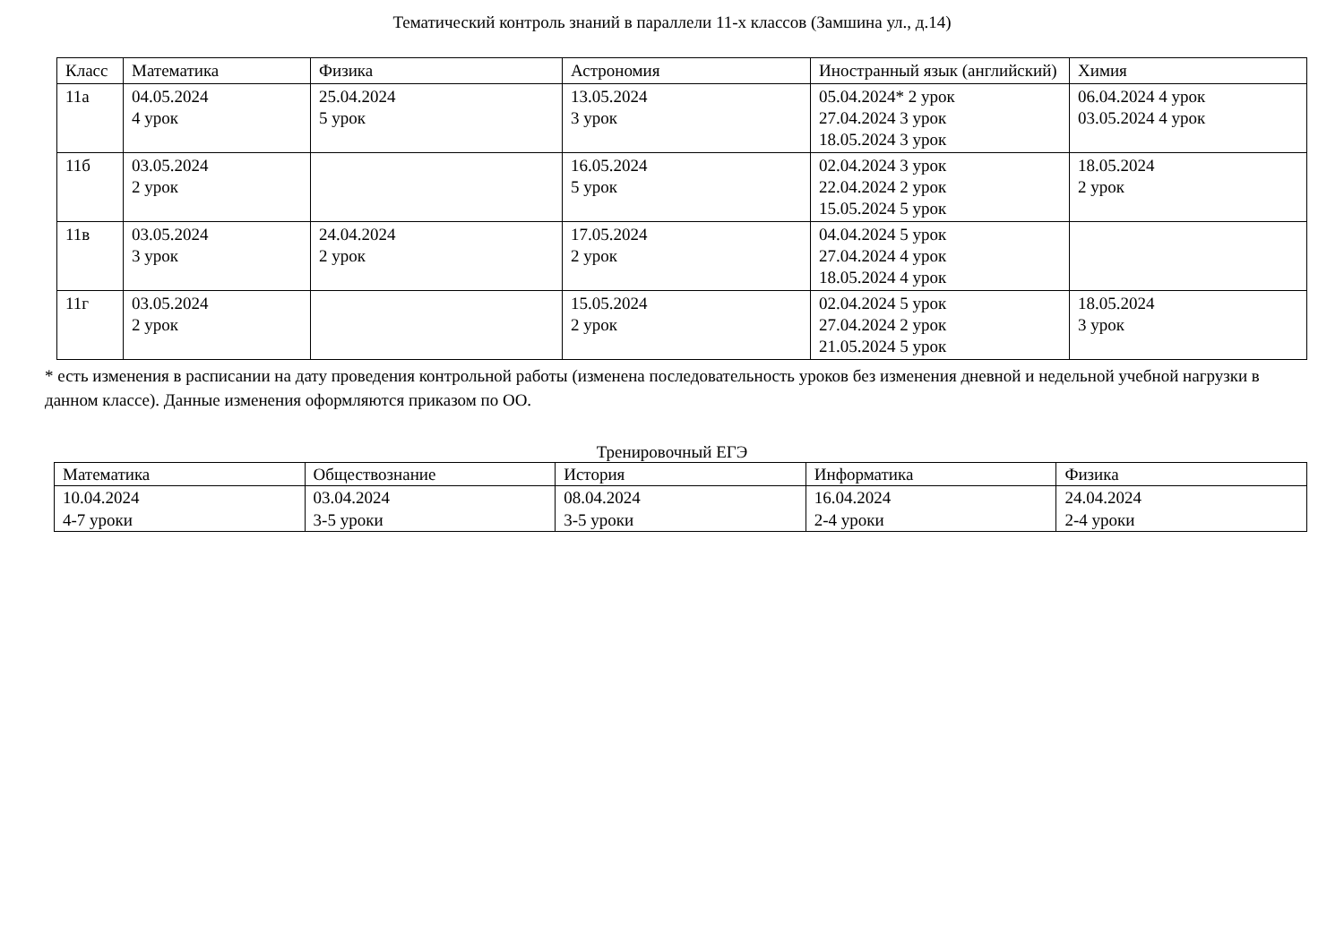Тематический контроль знаний в параллели 11-х классов (Замшина ул., д.14)
| Класс | Математика | Физика | Астрономия | Иностранный язык (английский) | Химия |
| --- | --- | --- | --- | --- | --- |
| 11а | 04.05.2024 4 урок | 25.04.2024 5 урок | 13.05.2024 3 урок | 05.04.2024* 2 урок 27.04.2024 3 урок 18.05.2024 3 урок | 06.04.2024 4 урок 03.05.2024 4 урок |
| 11б | 03.05.2024 2 урок | | 16.05.2024 5 урок | 02.04.2024 3 урок 22.04.2024 2 урок 15.05.2024 5 урок | 18.05.2024 2 урок |
| 11в | 03.05.2024 3 урок | 24.04.2024 2 урок | 17.05.2024 2 урок | 04.04.2024 5 урок 27.04.2024 4 урок 18.05.2024 4 урок | |
| 11г | 03.05.2024 2 урок | | 15.05.2024 2 урок | 02.04.2024 5 урок 27.04.2024 2 урок 21.05.2024 5 урок | 18.05.2024 3 урок |
* есть изменения в расписании на дату проведения контрольной работы (изменена последовательность уроков без изменения дневной и недельной учебной нагрузки в данном классе). Данные изменения оформляются приказом по ОО.
Тренировочный ЕГЭ
| Математика | Обществознание | История | Информатика | Физика |
| --- | --- | --- | --- | --- |
| 10.04.2024 4-7 уроки | 03.04.2024 3-5 уроки | 08.04.2024 3-5 уроки | 16.04.2024 2-4 уроки | 24.04.2024 2-4 уроки |